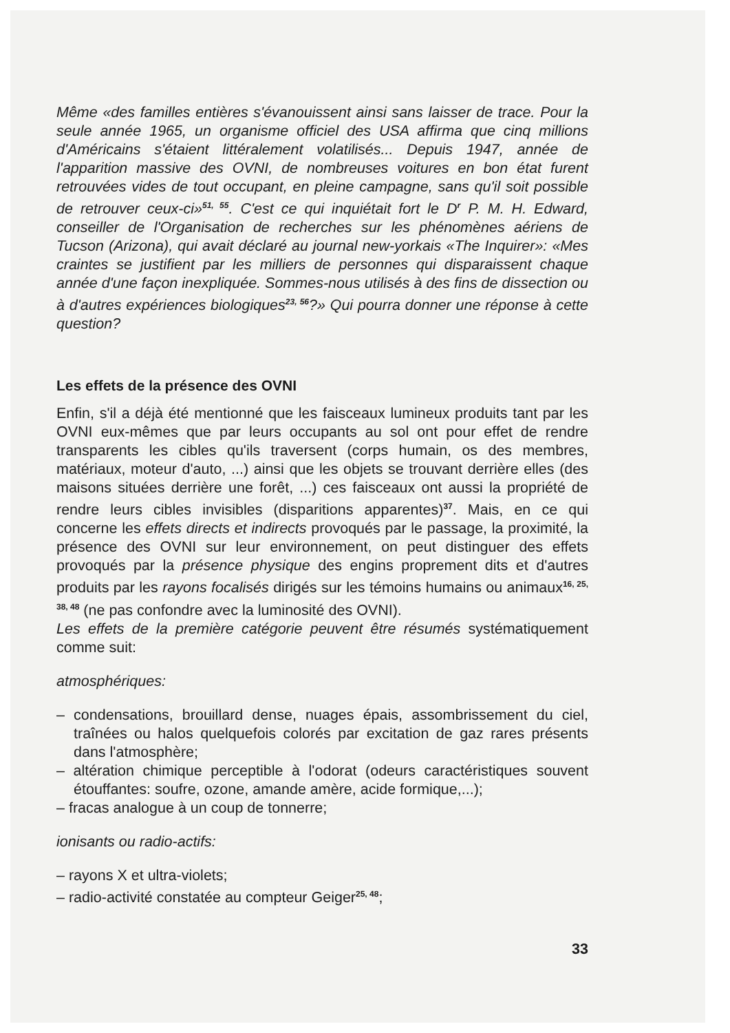Même «des familles entières s'évanouissent ainsi sans laisser de trace. Pour la seule année 1965, un organisme officiel des USA affirma que cinq millions d'Américains s'étaient littéralement volatilisés... Depuis 1947, année de l'apparition massive des OVNI, de nombreuses voitures en bon état furent retrouvées vides de tout occupant, en pleine campagne, sans qu'il soit possible de retrouver ceux-ci»<sup>51, 55</sup>. C'est ce qui inquiétait fort le D<sup>r</sup> P. M. H. Edward, conseiller de l'Organisation de recherches sur les phénomènes aériens de Tucson (Arizona), qui avait déclaré au journal new-yorkais «The Inquirer»: «Mes craintes se justifient par les milliers de personnes qui disparaissent chaque année d'une façon inexpliquée. Sommes-nous utilisés à des fins de dissection ou à d'autres expériences biologiques<sup>23, 56</sup>?» Qui pourra donner une réponse à cette question?
Les effets de la présence des OVNI
Enfin, s'il a déjà été mentionné que les faisceaux lumineux produits tant par les OVNI eux-mêmes que par leurs occupants au sol ont pour effet de rendre transparents les cibles qu'ils traversent (corps humain, os des membres, matériaux, moteur d'auto, ...) ainsi que les objets se trouvant derrière elles (des maisons situées derrière une forêt, ...) ces faisceaux ont aussi la propriété de rendre leurs cibles invisibles (disparitions apparentes)<sup>37</sup>. Mais, en ce qui concerne les effets directs et indirects provoqués par le passage, la proximité, la présence des OVNI sur leur environnement, on peut distinguer des effets provoqués par la présence physique des engins proprement dits et d'autres produits par les rayons focalisés dirigés sur les témoins humains ou animaux<sup>16, 25, 38, 48</sup> (ne pas confondre avec la luminosité des OVNI).
Les effets de la première catégorie peuvent être résumés systématiquement comme suit:
atmosphériques:
– condensations, brouillard dense, nuages épais, assombrissement du ciel, traînées ou halos quelquefois colorés par excitation de gaz rares présents dans l'atmosphère;
– altération chimique perceptible à l'odorat (odeurs caractéristiques souvent étouffantes: soufre, ozone, amande amère, acide formique,...);
– fracas analogue à un coup de tonnerre;
ionisants ou radio-actifs:
– rayons X et ultra-violets;
– radio-activité constatée au compteur Geiger<sup>25, 48</sup>;
33